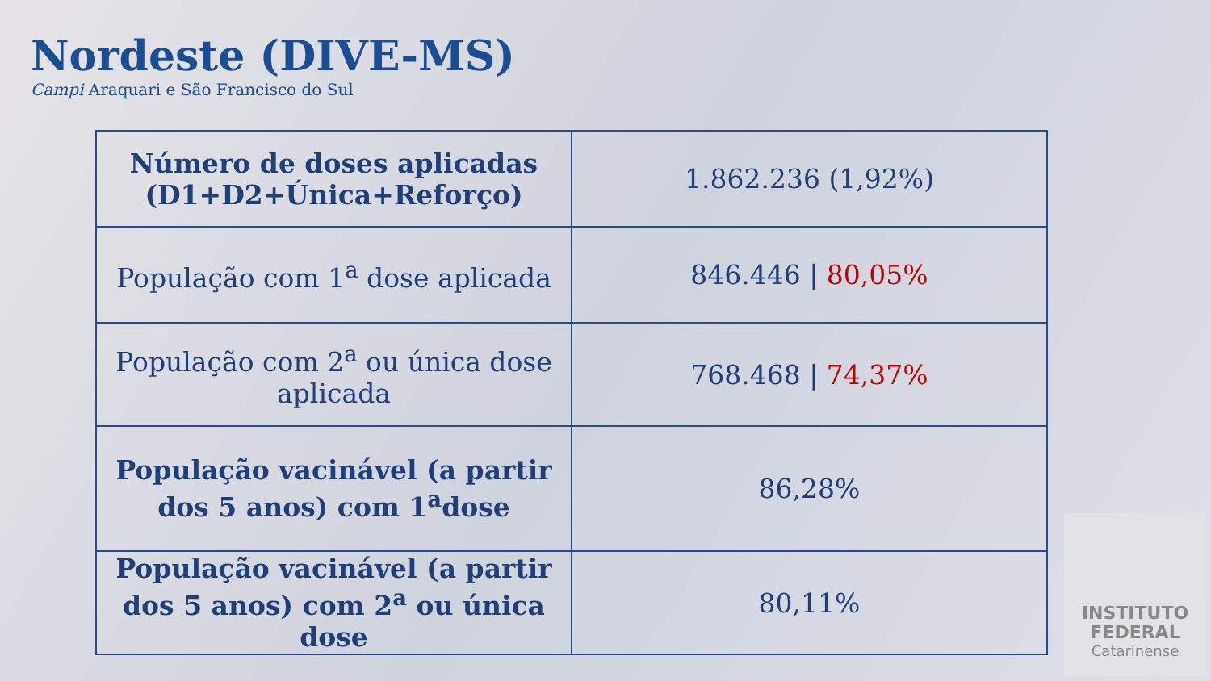Nordeste (DIVE-MS)
Campi Araquari e São Francisco do Sul
| Número de doses aplicadas (D1+D2+Única+Reforço) | 1.862.236 (1,92%) |
| População com 1<sup>a</sup> dose aplicada | 846.446 / 80,05% |
| População com 2<sup>a</sup> ou única dose aplicada | 768.468 / 74,37% |
| População vacinável (a partir dos 5 anos) com 1<sup>a</sup>dose | 86,28% |
| População vacinável (a partir dos 5 anos) com 2<sup>a</sup> ou única dose | 80,11% |
INSTITUTO FEDERAL
Catarinense